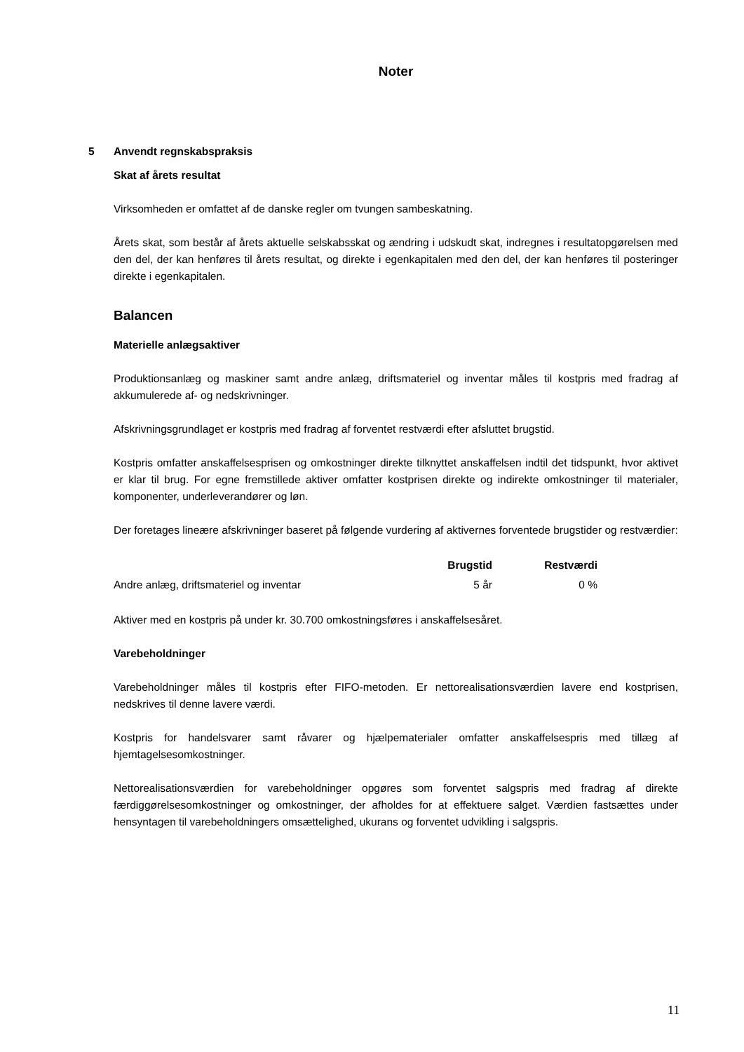Noter
5 Anvendt regnskabspraksis
Skat af årets resultat
Virksomheden er omfattet af de danske regler om tvungen sambeskatning.
Årets skat, som består af årets aktuelle selskabsskat og ændring i udskudt skat, indregnes i resultat­opgørelsen med den del, der kan henføres til årets resultat, og direkte i egenkapitalen med den del, der kan henføres til posteringer direkte i egenkapitalen.
Balancen
Materielle anlægsaktiver
Produktionsanlæg og maskiner samt andre anlæg, driftsmateriel og inventar måles til kostpris med fradrag af akkumulerede af- og nedskrivninger.
Afskrivningsgrundlaget er kostpris med fradrag af forventet restværdi efter afsluttet brugstid.
Kostpris omfatter anskaffelsesprisen og omkostninger direkte tilknyttet anskaffelsen indtil det tids­punkt, hvor aktivet er klar til brug. For egne fremstillede aktiver omfatter kostprisen direkte og indi­rekte omkostninger til materialer, komponenter, underleverandører og løn.
Der foretages lineære afskrivninger baseret på følgende vurdering af aktivernes forventede brugsti­der og restværdier:
| | Brugstid | Restværdi |
| --- | --- | --- |
| Andre anlæg, driftsmateriel og inventar | 5 år | 0 % |
Aktiver med en kostpris på under kr. 30.700 omkostningsføres i anskaffelsesåret.
Varebeholdninger
Varebeholdninger måles til kostpris efter FIFO-metoden. Er nettorealisationsværdien lavere end kostprisen, nedskrives til denne lavere værdi.
Kostpris for handelsvarer samt råvarer og hjælpematerialer omfatter anskaffelsespris med tillæg af hjemtagelsesomkostninger.
Nettorealisationsværdien for varebeholdninger opgøres som forventet salgspris med fradrag af di­rekte færdiggørelsesomkostninger og omkostninger, der afholdes for at effektuere salget. Værdien fastsættes under hensyntagen til varebeholdningers omsættelighed, ukurans og forventet udvikling i salgspris.
11